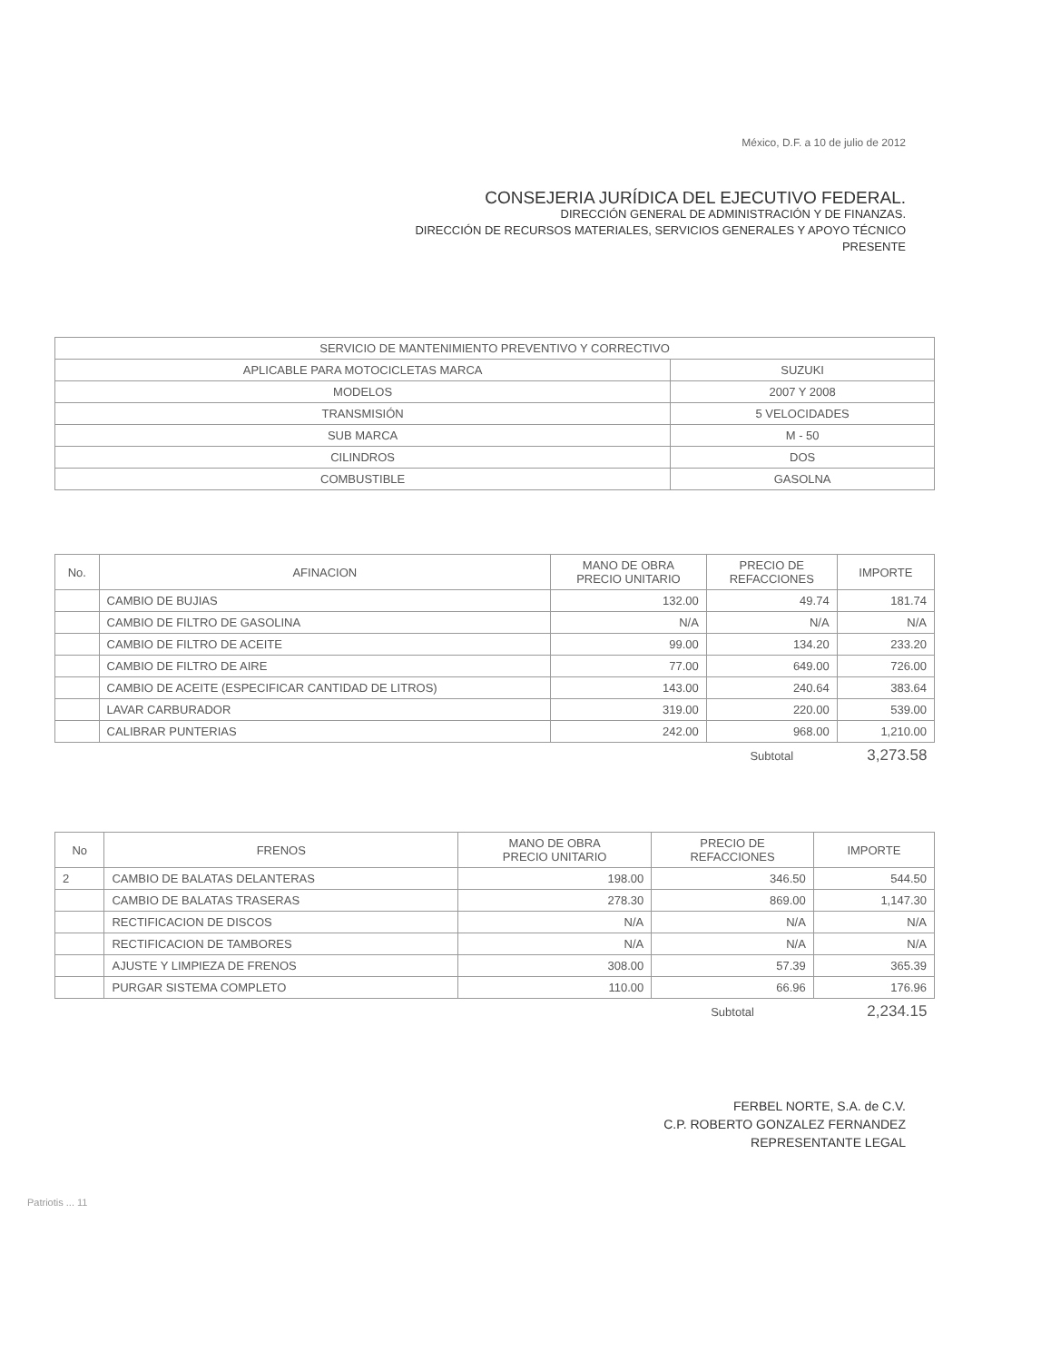México, D.F. a 10 de julio de 2012
CONSEJERIA JURÍDICA DEL EJECUTIVO FEDERAL.
DIRECCIÓN GENERAL DE ADMINISTRACIÓN Y DE FINANZAS.
DIRECCIÓN DE RECURSOS MATERIALES, SERVICIOS GENERALES Y APOYO TÉCNICO
PRESENTE
| SERVICIO DE MANTENIMIENTO PREVENTIVO Y CORRECTIVO | |
| APLICABLE PARA MOTOCICLETAS MARCA | SUZUKI |
| MODELOS | 2007 Y 2008 |
| TRANSMISIÓN | 5 VELOCIDADES |
| SUB MARCA | M - 50 |
| CILINDROS | DOS |
| COMBUSTIBLE | GASOLNA |
| No. | AFINACION | MANO DE OBRA PRECIO UNITARIO | PRECIO DE REFACCIONES | IMPORTE |
| --- | --- | --- | --- | --- |
| | CAMBIO DE BUJIAS | 132.00 | 49.74 | 181.74 |
| | CAMBIO DE FILTRO DE GASOLINA | N/A | N/A | N/A |
| | CAMBIO DE FILTRO DE ACEITE | 99.00 | 134.20 | 233.20 |
| | CAMBIO DE FILTRO DE AIRE | 77.00 | 649.00 | 726.00 |
| | CAMBIO DE ACEITE (ESPECIFICAR CANTIDAD DE LITROS) | 143.00 | 240.64 | 383.64 |
| | LAVAR CARBURADOR | 319.00 | 220.00 | 539.00 |
| | CALIBRAR PUNTERIAS | 242.00 | 968.00 | 1,210.00 |
| | | | Subtotal | 3,273.58 |
| No | FRENOS | MANO DE OBRA PRECIO UNITARIO | PRECIO DE REFACCIONES | IMPORTE |
| --- | --- | --- | --- | --- |
| 2 | CAMBIO DE BALATAS DELANTERAS | 198.00 | 346.50 | 544.50 |
| | CAMBIO DE BALATAS TRASERAS | 278.30 | 869.00 | 1,147.30 |
| | RECTIFICACION DE DISCOS | N/A | N/A | N/A |
| | RECTIFICACION DE TAMBORES | N/A | N/A | N/A |
| | AJUSTE Y LIMPIEZA DE FRENOS | 308.00 | 57.39 | 365.39 |
| | PURGAR SISTEMA COMPLETO | 110.00 | 66.96 | 176.96 |
| | | | Subtotal | 2,234.15 |
FERBEL NORTE, S.A. de C.V.
C.P. ROBERTO GONZALEZ FERNANDEZ
REPRESENTANTE LEGAL
Patriotis ... 11